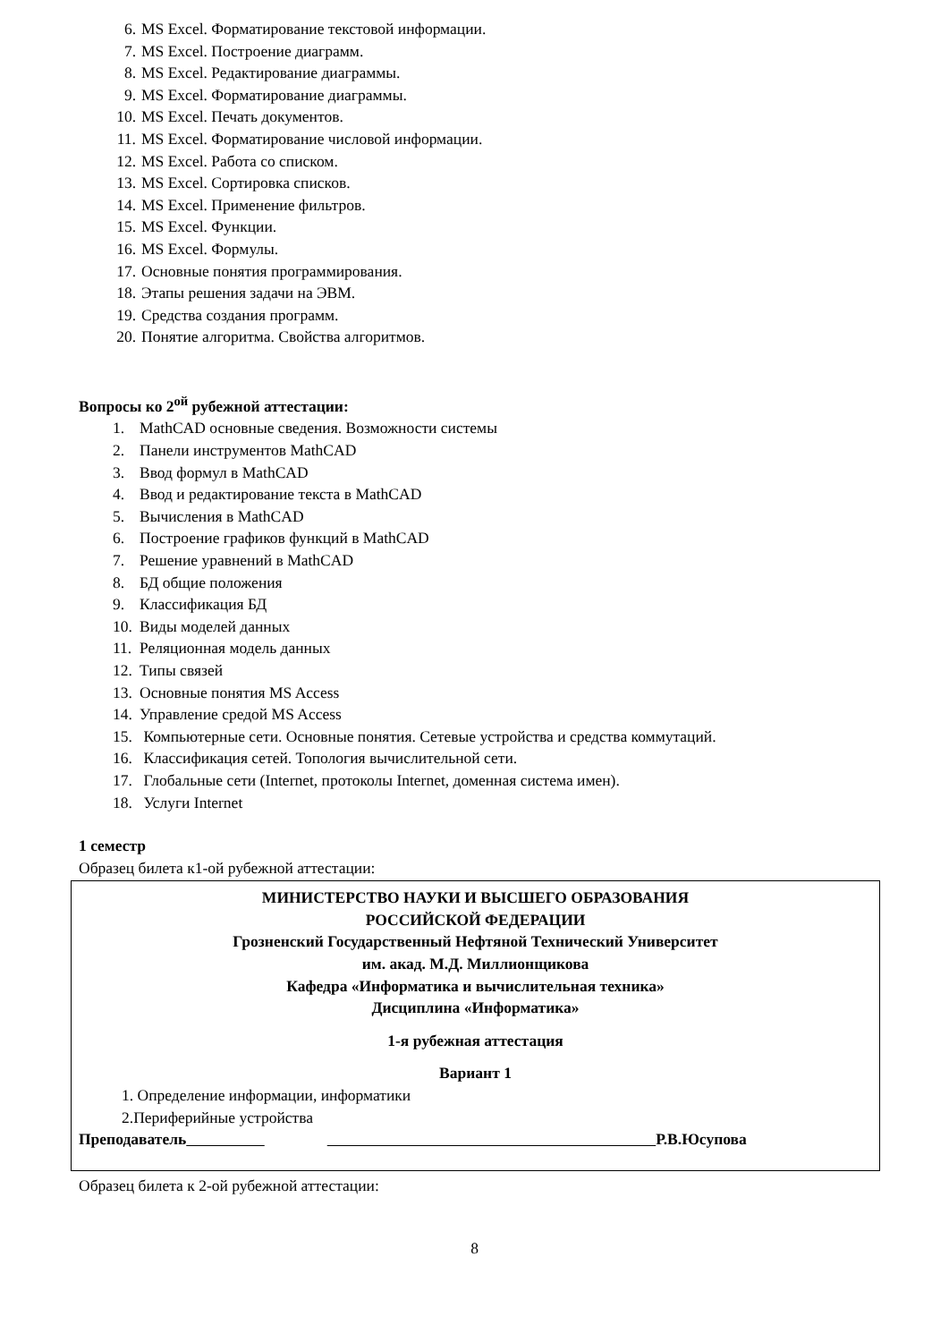6. MS Excel. Форматирование текстовой информации.
7. MS Excel. Построение диаграмм.
8. MS Excel. Редактирование диаграммы.
9. MS Excel. Форматирование диаграммы.
10. MS Excel. Печать документов.
11. MS Excel. Форматирование числовой информации.
12. MS Excel. Работа со списком.
13. MS Excel. Сортировка списков.
14. MS Excel. Применение фильтров.
15. MS Excel. Функции.
16. MS Excel. Формулы.
17. Основные понятия программирования.
18. Этапы решения задачи на ЭВМ.
19. Средства создания программ.
20. Понятие алгоритма. Свойства алгоритмов.
Вопросы ко 2<sup>ой</sup> рубежной аттестации:
1. MathCAD основные сведения. Возможности системы
2. Панели инструментов MathCAD
3. Ввод формул в MathCAD
4. Ввод и редактирование текста в MathCAD
5. Вычисления в MathCAD
6. Построение графиков функций в MathCAD
7. Решение уравнений в MathCAD
8. БД общие положения
9. Классификация БД
10. Виды моделей данных
11. Реляционная модель данных
12. Типы связей
13. Основные понятия MS Access
14. Управление средой MS Access
15. Компьютерные сети. Основные понятия. Сетевые устройства и средства коммутаций.
16. Классификация сетей. Топология вычислительной сети.
17. Глобальные сети (Internet, протоколы Internet, доменная система имен).
18. Услуги Internet
1 семестр
Образец билета к1-ой рубежной аттестации:
МИНИСТЕРСТВО НАУКИ И ВЫСШЕГО ОБРАЗОВАНИЯ
РОССИЙСКОЙ ФЕДЕРАЦИИ
Грозненский Государственный Нефтяной Технический Университет
им. акад. М.Д. Миллионщикова
Кафедра «Информатика и вычислительная техника»
Дисциплина «Информатика»
1-я рубежная аттестация
Вариант 1
1. Определение информации, информатики
2.Периферийные устройства
Преподаватель Р.В.Юсупова
Образец билета к 2-ой рубежной аттестации:
8